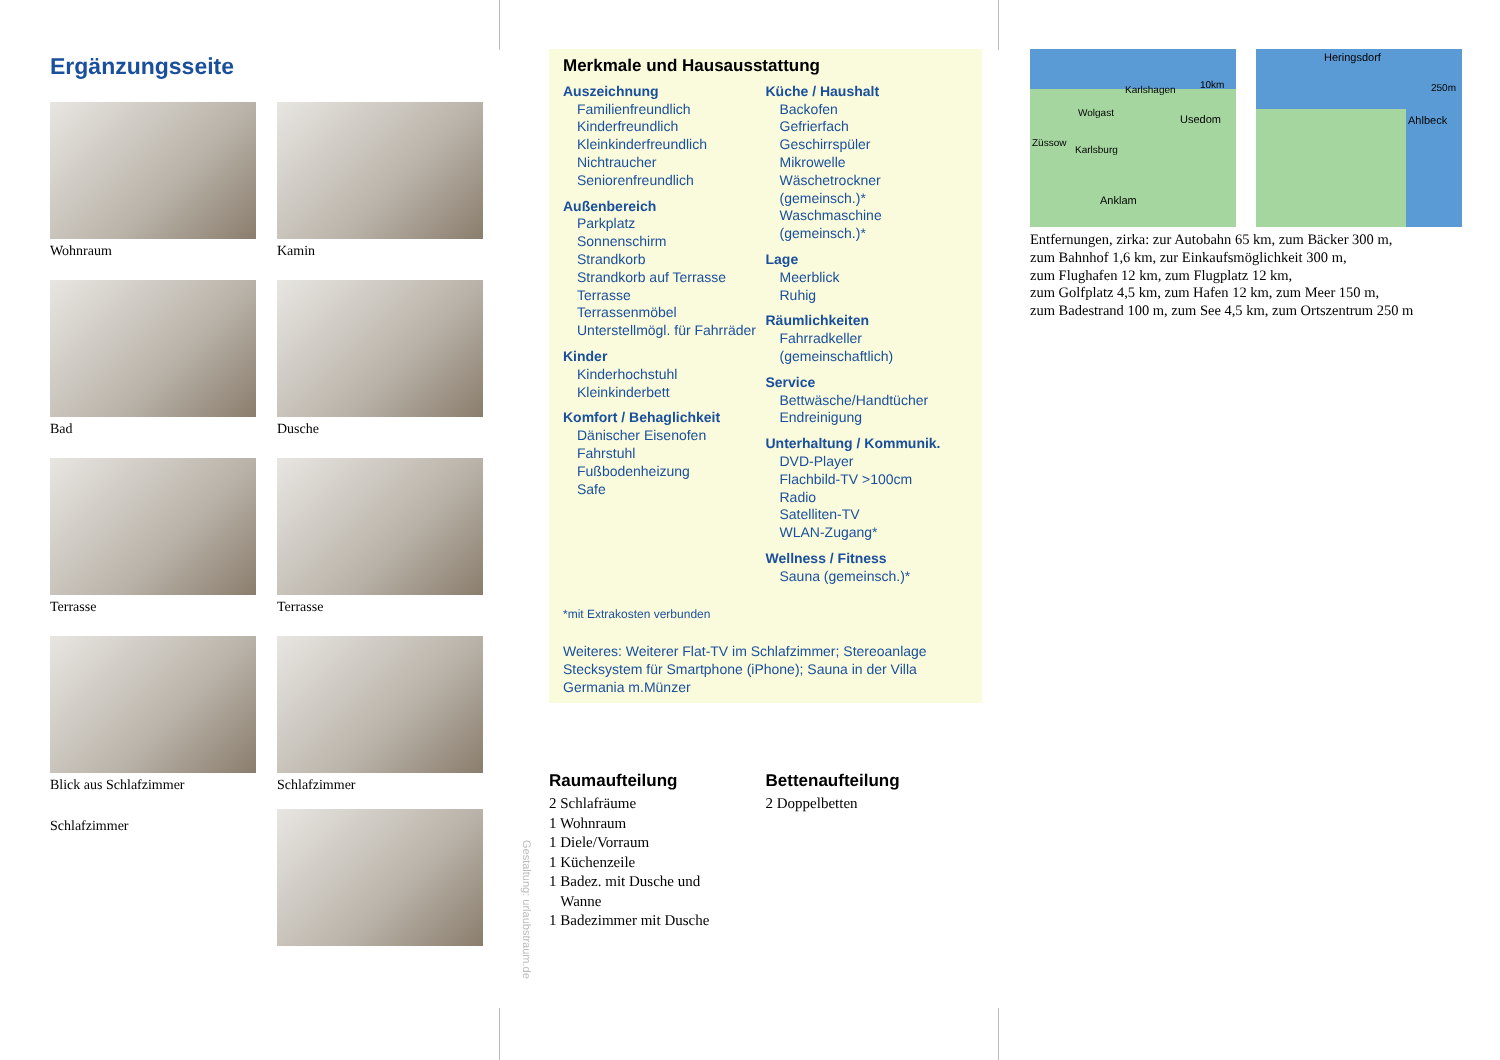Ergänzungsseite
Wohnraum
Kamin
Bad
Dusche
Terrasse
Terrasse
Blick aus Schlafzimmer
Schlafzimmer
Schlafzimmer
Gestaltung: urlaubstraum.de
Merkmale und Hausausstattung
Auszeichnung
Familienfreundlich
Kinderfreundlich
Kleinkinderfreundlich
Nichtraucher
Seniorenfreundlich
Außenbereich
Parkplatz
Sonnenschirm
Strandkorb
Strandkorb auf Terrasse
Terrasse
Terrassenmöbel
Unterstellmögl. für Fahrräder
Kinder
Kinderhochstuhl
Kleinkinderbett
Komfort / Behaglichkeit
Dänischer Eisenofen
Fahrstuhl
Fußbodenheizung
Safe
Küche / Haushalt
Backofen
Gefrierfach
Geschirrspüler
Mikrowelle
Wäschetrockner (gemeinsch.)*
Waschmaschine (gemeinsch.)*
Lage
Meerblick
Ruhig
Räumlichkeiten
Fahrradkeller (gemeinschaftlich)
Service
Bettwäsche/Handtücher
Endreinigung
Unterhaltung / Kommunik.
DVD-Player
Flachbild-TV >100cm
Radio
Satelliten-TV
WLAN-Zugang*
Wellness / Fitness
Sauna (gemeinsch.)*
*mit Extrakosten verbunden
Weiteres: Weiterer Flat-TV im Schlafzimmer; Stereoanlage Stecksystem für Smartphone (iPhone); Sauna in der Villa Germania m.Münzer
Raumaufteilung
2 Schlafräume
1 Wohnraum
1 Diele/Vorraum
1 Küchenzeile
1 Badez. mit Dusche und
Wanne
1 Badezimmer mit Dusche
Bettenaufteilung
2 Doppelbetten
Karlshagen
Wolgast
Usedom
Züssow
Karlsburg
Anklam
10km
Heringsdorf
Ahlbeck
250m
Entfernungen, zirka: zur Autobahn 65 km, zum Bäcker 300 m,
zum Bahnhof 1,6 km, zur Einkaufsmöglichkeit 300 m,
zum Flughafen 12 km, zum Flugplatz 12 km,
zum Golfplatz 4,5 km, zum Hafen 12 km, zum Meer 150 m,
zum Badestrand 100 m, zum See 4,5 km, zum Ortszentrum 250 m